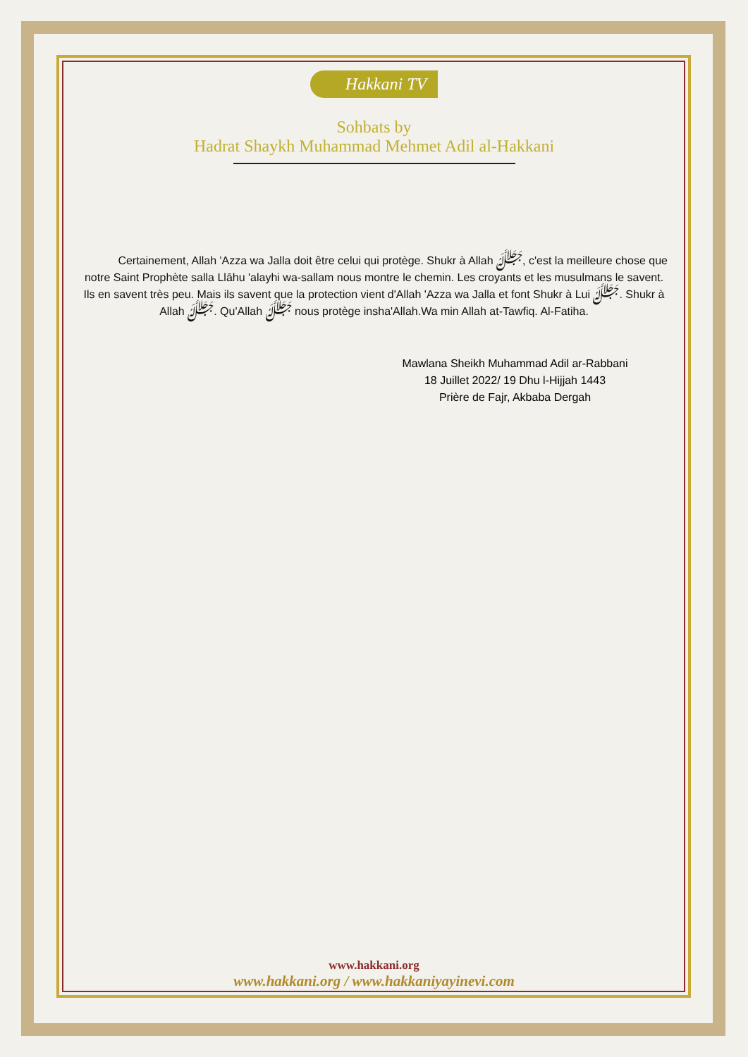Hakkani TV
Sohbats by
Hadrat Shaykh Muhammad Mehmet Adil al-Hakkani
Certainement, Allah 'Azza wa Jalla doit être celui qui protège. Shukr à Allah ﷻ, c'est la meilleure chose que notre Saint Prophète salla Llāhu 'alayhi wa-sallam nous montre le chemin. Les croyants et les musulmans le savent. Ils en savent très peu. Mais ils savent que la protection vient d'Allah 'Azza wa Jalla et font Shukr à Lui ﷻ. Shukr à Allah ﷻ. Qu'Allah ﷻ nous protège insha'Allah.Wa min Allah at-Tawfiq. Al-Fatiha.
Mawlana Sheikh Muhammad Adil ar-Rabbani
18 Juillet 2022/ 19 Dhu l-Hijjah 1443
Prière de Fajr, Akbaba Dergah
www.hakkani.org
www.hakkani.org / www.hakkaniyayinevi.com